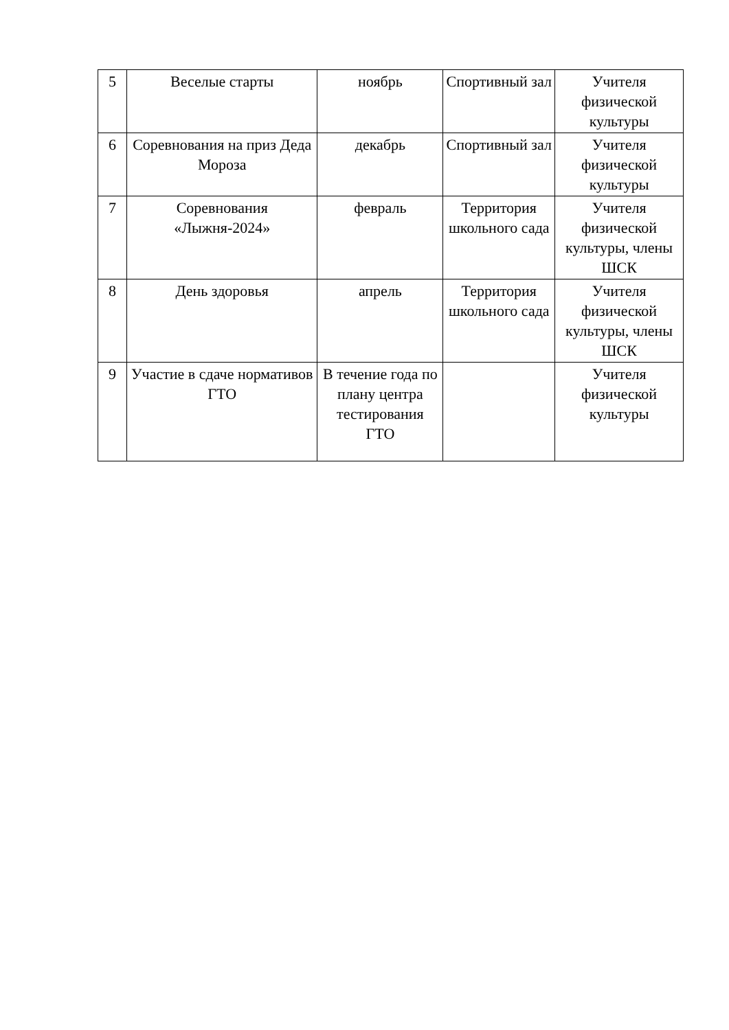| 5 | Веселые старты | ноябрь | Спортивный зал | Учителя физической культуры |
| 6 | Соревнования на приз Деда Мороза | декабрь | Спортивный зал | Учителя физической культуры |
| 7 | Соревнования «Лыжня-2024» | февраль | Территория школьного сада | Учителя физической культуры, члены ШСК |
| 8 | День здоровья | апрель | Территория школьного сада | Учителя физической культуры, члены ШСК |
| 9 | Участие в сдаче нормативов ГТО | В течение года по плану центра тестирования ГТО | | Учителя физической культуры |